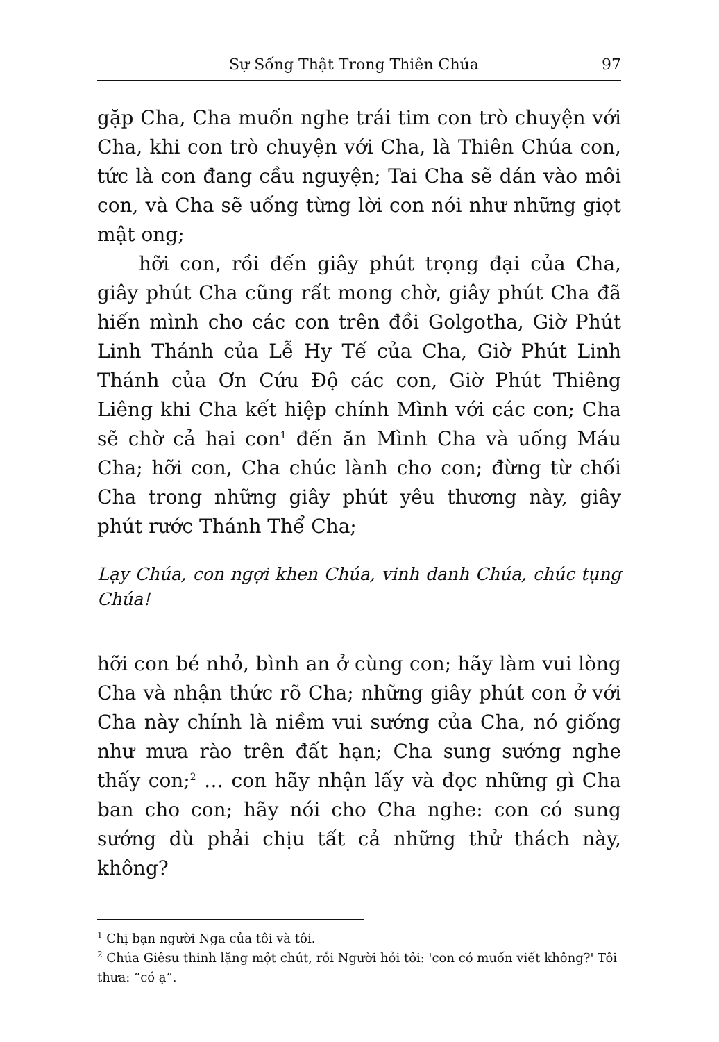Sự Sống Thật Trong Thiên Chúa 97
gặp Cha, Cha muốn nghe trái tim con trò chuyện với Cha, khi con trò chuyện với Cha, là Thiên Chúa con, tức là con đang cầu nguyện; Tai Cha sẽ dán vào môi con, và Cha sẽ uống từng lời con nói như những giọt mật ong;
hỡi con, rồi đến giây phút trọng đại của Cha, giây phút Cha cũng rất mong chờ, giây phút Cha đã hiến mình cho các con trên đồi Golgotha, Giờ Phút Linh Thánh của Lễ Hy Tế của Cha, Giờ Phút Linh Thánh của Ơn Cứu Độ các con, Giờ Phút Thiêng Liêng khi Cha kết hiệp chính Mình với các con; Cha sẽ chờ cả hai con<sup>1</sup> đến ăn Mình Cha và uống Máu Cha; hỡi con, Cha chúc lành cho con; đừng từ chối Cha trong những giây phút yêu thương này, giây phút rước Thánh Thể Cha;
Lạy Chúa, con ngợi khen Chúa, vinh danh Chúa, chúc tụng Chúa!
hỡi con bé nhỏ, bình an ở cùng con; hãy làm vui lòng Cha và nhận thức rõ Cha; những giây phút con ở với Cha này chính là niềm vui sướng của Cha, nó giống như mưa rào trên đất hạn; Cha sung sướng nghe thấy con;<sup>2</sup> … con hãy nhận lấy và đọc những gì Cha ban cho con; hãy nói cho Cha nghe: con có sung sướng dù phải chịu tất cả những thử thách này, không?
<sup>1</sup> Chị bạn người Nga của tôi và tôi.
<sup>2</sup> Chúa Giêsu thinh lặng một chút, rồi Người hỏi tôi: 'con có muốn viết không?' Tôi thưa: “có ạ”.